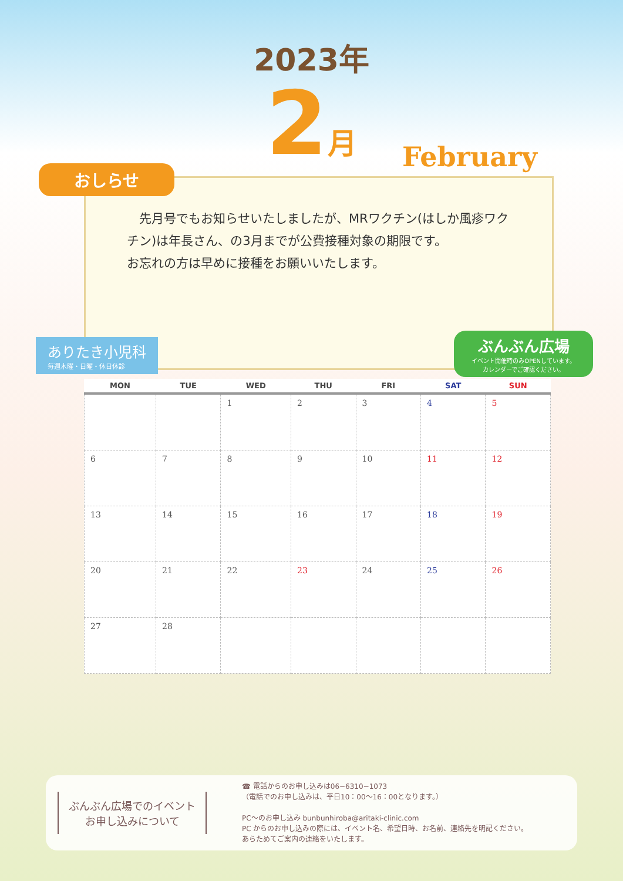2023年
2月
February
おしらせ
　先月号でもお知らせいたしましたが、MRワクチン(はしか風疹ワクチン)は年長さん、の3月までが公費接種対象の期限です。
お忘れの方は早めに接種をお願いいたします。
ありたき小児科
毎週木曜・日曜・休日休診
ぶんぶん広場
イベント開催時のみOPENしています。
カレンダーでご確認ください。
| MON | TUE | WED | THU | FRI | SAT | SUN |
| --- | --- | --- | --- | --- | --- | --- |
| | | 1 | 2 | 3 | 4 | 5 |
| 6 | 7 | 8 | 9 | 10 | 11 | 12 |
| 13 | 14 | 15 | 16 | 17 | 18 | 19 |
| 20 | 21 | 22 | 23 | 24 | 25 | 26 |
| 27 | 28 | | | | | |
ぶんぶん広場でのイベント
お申し込みについて
☎ 電話からのお申し込みは06−6310−1073
（電話でのお申し込みは、平日10：00〜16：00となります。）
PC〜のお申し込み bunbunhiroba@aritaki-clinic.com
PC からのお申し込みの際には、イベント名、希望日時、お名前、連絡先を明記ください。
あらためてご案内の連絡をいたします。